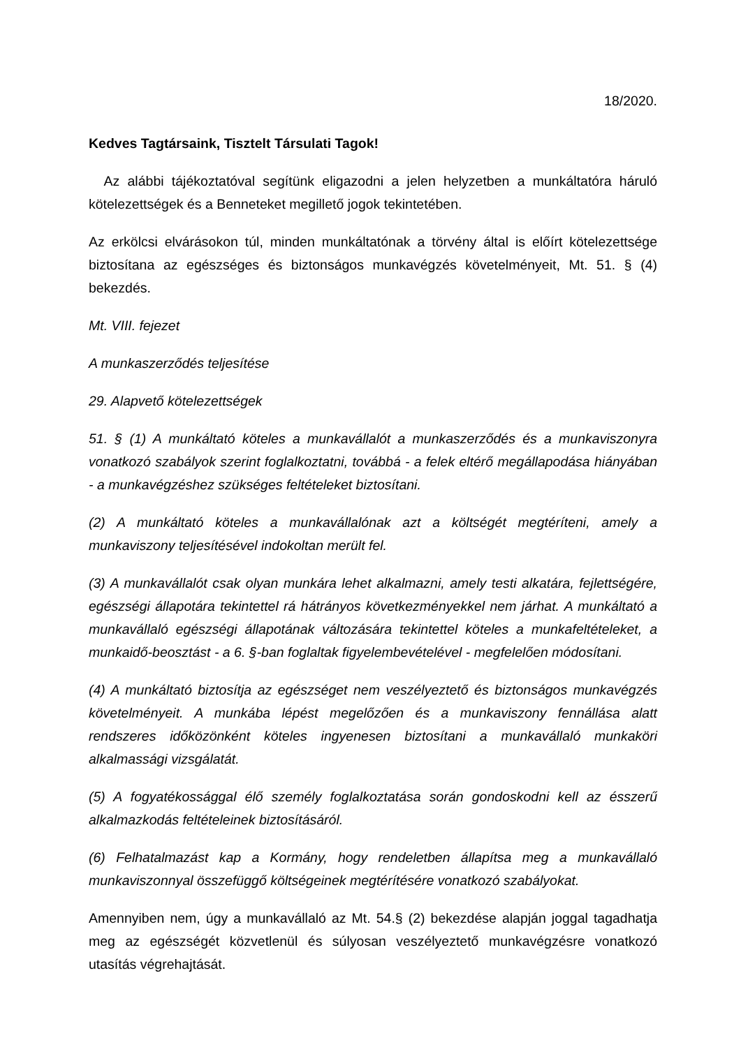18/2020.
Kedves Tagtársaink, Tisztelt Társulati Tagok!
Az alábbi tájékoztatóval segítünk eligazodni a jelen helyzetben a munkáltatóra háruló kötelezettségek és a Benneteket megillető jogok tekintetében.
Az erkölcsi elvárásokon túl, minden munkáltatónak a törvény által is előírt kötelezettsége biztosítana az egészséges és biztonságos munkavégzés követelményeit, Mt. 51. § (4) bekezdés.
Mt. VIII. fejezet
A munkaszerződés teljesítése
29. Alapvető kötelezettségek
51. § (1) A munkáltató köteles a munkavállalót a munkaszerződés és a munkaviszonyra vonatkozó szabályok szerint foglalkoztatni, továbbá - a felek eltérő megállapodása hiányában - a munkavégzéshez szükséges feltételeket biztosítani.
(2) A munkáltató köteles a munkavállalónak azt a költségét megtéríteni, amely a munkaviszony teljesítésével indokoltan merült fel.
(3) A munkavállalót csak olyan munkára lehet alkalmazni, amely testi alkatára, fejlettségére, egészségi állapotára tekintettel rá hátrányos következményekkel nem járhat. A munkáltató a munkavállaló egészségi állapotának változására tekintettel köteles a munkafeltételeket, a munkaidő-beosztást - a 6. §-ban foglaltak figyelembevételével - megfelelően módosítani.
(4) A munkáltató biztosítja az egészséget nem veszélyeztető és biztonságos munkavégzés követelményeit. A munkába lépést megelőzően és a munkaviszony fennállása alatt rendszeres időközönként köteles ingyenesen biztosítani a munkavállaló munkaköri alkalmassági vizsgálatát.
(5) A fogyatékossággal élő személy foglalkoztatása során gondoskodni kell az ésszerű alkalmazkodás feltételeinek biztosításáról.
(6) Felhatalmazást kap a Kormány, hogy rendeletben állapítsa meg a munkavállaló munkaviszonnyal összefüggő költségeinek megtérítésére vonatkozó szabályokat.
Amennyiben nem, úgy a munkavállaló az Mt. 54.§ (2) bekezdése alapján joggal tagadhatja meg az egészségét közvetlenül és súlyosan veszélyeztető munkavégzésre vonatkozó utasítás végrehajtását.